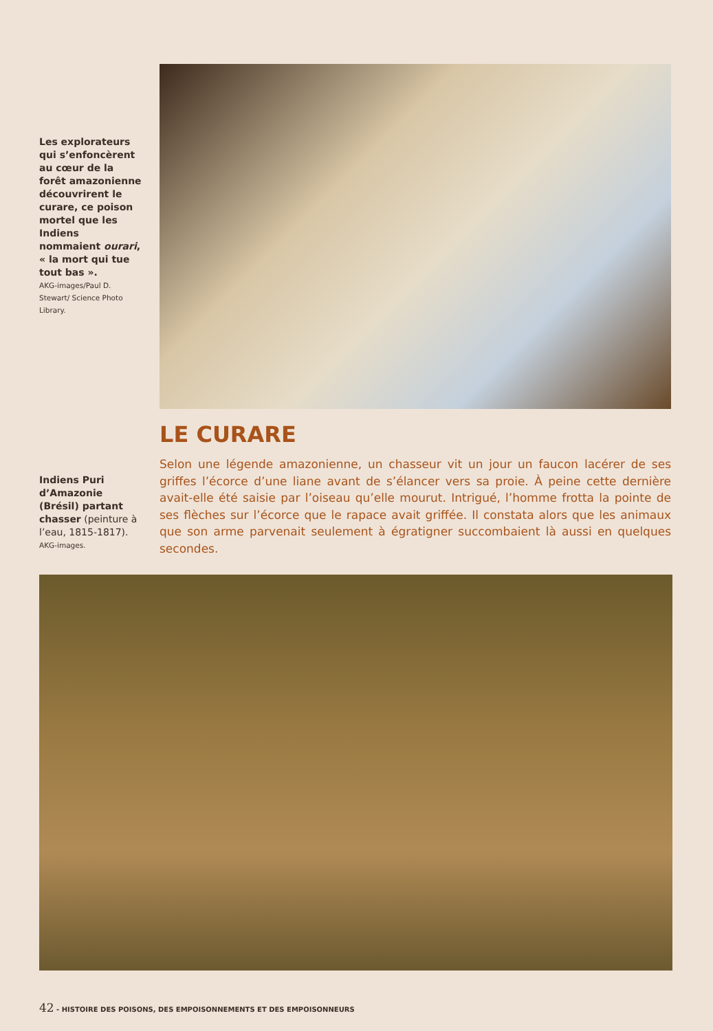Les explorateurs qui s’enfoncèrent au cœur de la forêt amazonienne découvrirent le curare, ce poison mortel que les Indiens nommaient ourari, « la mort qui tue tout bas ».
AKG-images/Paul D. Stewart/ Science Photo Library.
Indiens Puri d’Amazonie (Brésil) partant chasser (peinture à l’eau, 1815-1817).
AKG-images.
LE CURARE
Selon une légende amazonienne, un chasseur vit un jour un faucon lacérer de ses griffes l’écorce d’une liane avant de s’élancer vers sa proie. À peine cette dernière avait-elle été saisie par l’oiseau qu’elle mourut. Intrigué, l’homme frotta la pointe de ses flèches sur l’écorce que le rapace avait griffée. Il constata alors que les animaux que son arme parvenait seulement à égratigner succombaient là aussi en quelques secondes.
42 - HISTOIRE DES POISONS, DES EMPOISONNEMENTS ET DES EMPOISONNEURS